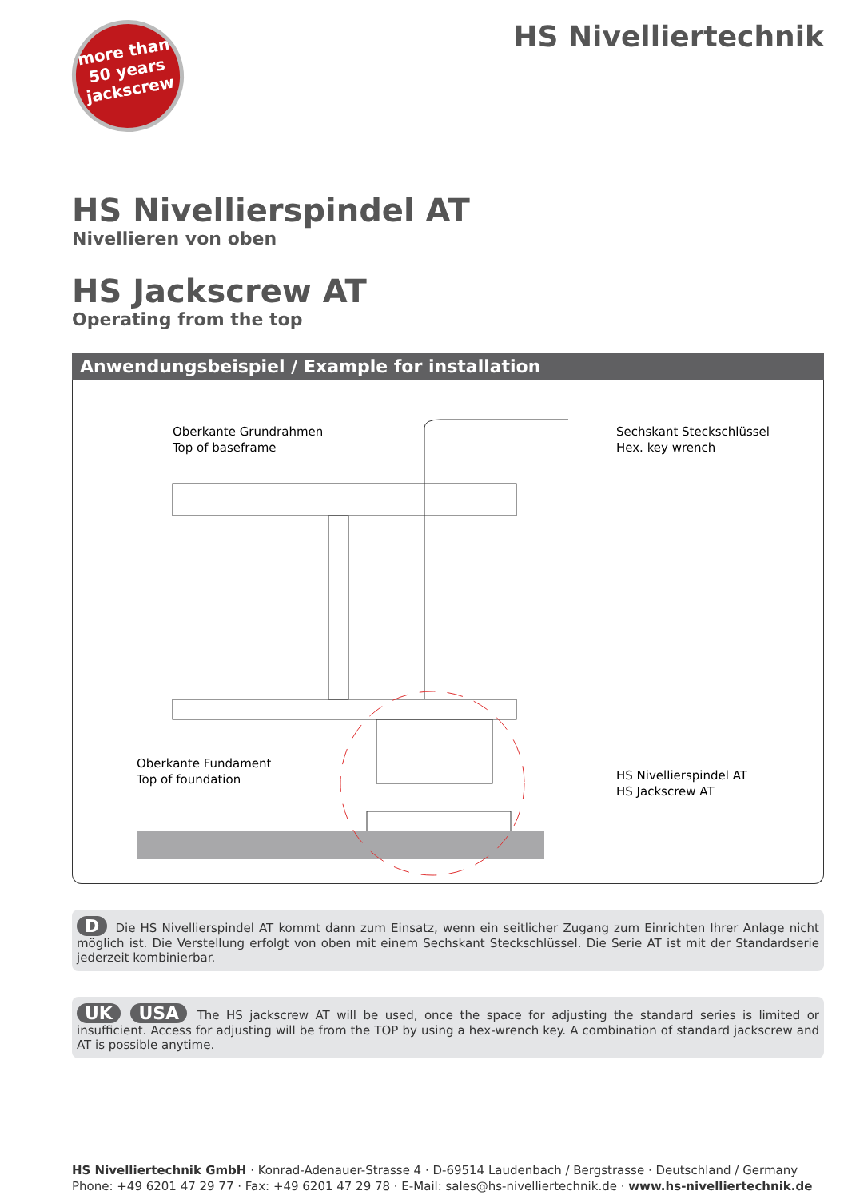more than
50 years
jackscrew
HS Nivelliertechnik
HS Nivellierspindel AT
Nivellieren von oben
HS Jackscrew AT
Operating from the top
Anwendungsbeispiel / Example for installation
Oberkante Grundrahmen
Top of baseframe
Sechskant Steckschlüssel
Hex. key wrench
Oberkante Fundament
Top of foundation
HS Nivellierspindel AT
HS Jackscrew AT
D Die HS Nivellierspindel AT kommt dann zum Einsatz, wenn ein seitlicher Zugang zum Einrichten Ihrer Anlage nicht möglich ist. Die Verstellung erfolgt von oben mit einem Sechskant Steckschlüssel. Die Serie AT ist mit der Standardserie jederzeit kombinierbar.
UK USA The HS jackscrew AT will be used, once the space for adjusting the standard series is limited or insufficient. Access for adjusting will be from the TOP by using a hex-wrench key. A combination of standard jackscrew and AT is possible anytime.
HS Nivelliertechnik GmbH · Konrad-Adenauer-Strasse 4 · D-69514 Laudenbach / Bergstrasse · Deutschland / Germany
Phone: +49 6201 47 29 77 · Fax: +49 6201 47 29 78 · E-Mail: sales@hs-nivelliertechnik.de · www.hs-nivelliertechnik.de